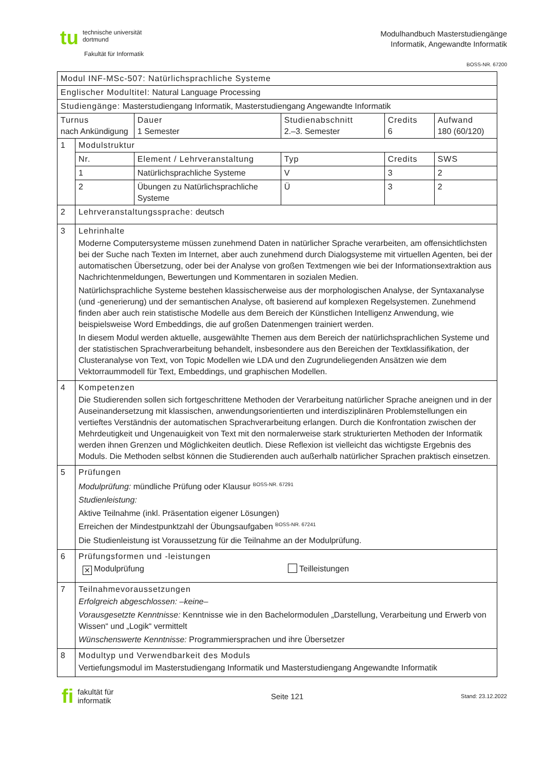tu technische universität
dortmund
Fakultät für Informatik
Modulhandbuch Masterstudiengänge
Informatik, Angewandte Informatik
BOSS-NR. 67200
| Modul INF-MSc-507: Natürlichsprachliche Systeme | | | | | |
| Englischer Modultitel: Natural Language Processing | | | | | |
| Studiengänge: Masterstudiengang Informatik, Masterstudiengang Angewandte Informatik | | | | | |
| Turnus nach Ankündigung | | Dauer 1 Semester | Studienabschnitt 2.–3. Semester | Credits 6 | Aufwand 180 (60/120) |
| 1 | Modulstruktur | | | | |
| | Nr. | Element / Lehrveranstaltung | Typ | Credits | SWS |
| | 1 | Natürlichsprachliche Systeme | V | 3 | 2 |
| | 2 | Übungen zu Natürlichsprachliche Systeme | Ü | 3 | 2 |
| 2 | Lehrveranstaltungssprache: deutsch | | | | |
| 3 | Lehrinhalte Moderne Computersysteme müssen zunehmend Daten in natürlicher Sprache verarbeiten, am offensichtlichsten bei der Suche nach Texten im Internet, aber auch zunehmend durch Dialogsysteme mit virtuellen Agenten, bei der automatischen Übersetzung, oder bei der Analyse von großen Textmengen wie bei der Informationsextraktion aus Nachrichtenmeldungen, Bewertungen und Kommentaren in sozialen Medien. Natürlichsprachliche Systeme bestehen klassischerweise aus der morphologischen Analyse, der Syntaxanalyse (und -generierung) und der semantischen Analyse, oft basierend auf komplexen Regelsystemen. Zunehmend finden aber auch rein statistische Modelle aus dem Bereich der Künstlichen Intelligenz Anwendung, wie beispielsweise Word Embeddings, die auf großen Datenmengen trainiert werden. In diesem Modul werden aktuelle, ausgewählte Themen aus dem Bereich der natürlichsprachlichen Systeme und der statistischen Sprachverarbeitung behandelt, insbesondere aus den Bereichen der Textklassifikation, der Clusteranalyse von Text, von Topic Modellen wie LDA und den Zugrundeliegenden Ansätzen wie dem Vektorraummodell für Text, Embeddings, und graphischen Modellen. | | | | |
| 4 | Kompetenzen Die Studierenden sollen sich fortgeschrittene Methoden der Verarbeitung natürlicher Sprache aneignen und in der Auseinandersetzung mit klassischen, anwendungsorientierten und interdisziplinären Problemstellungen ein vertieftes Verständnis der automatischen Sprachverarbeitung erlangen. Durch die Konfrontation zwischen der Mehrdeutigkeit und Ungenauigkeit von Text mit den normalerweise stark strukturierten Methoden der Informatik werden ihnen Grenzen und Möglichkeiten deutlich. Diese Reflexion ist vielleicht das wichtigste Ergebnis des Moduls. Die Methoden selbst können die Studierenden auch außerhalb natürlicher Sprachen praktisch einsetzen. | | | | |
| 5 | Prüfungen Modulprüfung: mündliche Prüfung oder Klausur <sup>BOSS-NR. 67291</sup> Studienleistung: Aktive Teilnahme (inkl. Präsentation eigener Lösungen) Erreichen der Mindestpunktzahl der Übungsaufgaben <sup>BOSS-NR. 67241</sup> Die Studienleistung ist Voraussetzung für die Teilnahme an der Modulprüfung. | | | | |
| 6 | Prüfungsformen und -leistungen ✕ Modulprüfung Teilleistungen | | | | |
| 7 | Teilnahmevoraussetzungen Erfolgreich abgeschlossen: –keine– Vorausgesetzte Kenntnisse: Kenntnisse wie in den Bachelormodulen „Darstellung, Verarbeitung und Erwerb von Wissen“ und „Logik“ vermittelt Wünschenswerte Kenntnisse: Programmiersprachen und ihre Übersetzer | | | | |
| 8 | Modultyp und Verwendbarkeit des Moduls Vertiefungsmodul im Masterstudiengang Informatik und Masterstudiengang Angewandte Informatik | | | | |
fi fakultät für
informatik
Seite 121
Stand: 23.12.2022